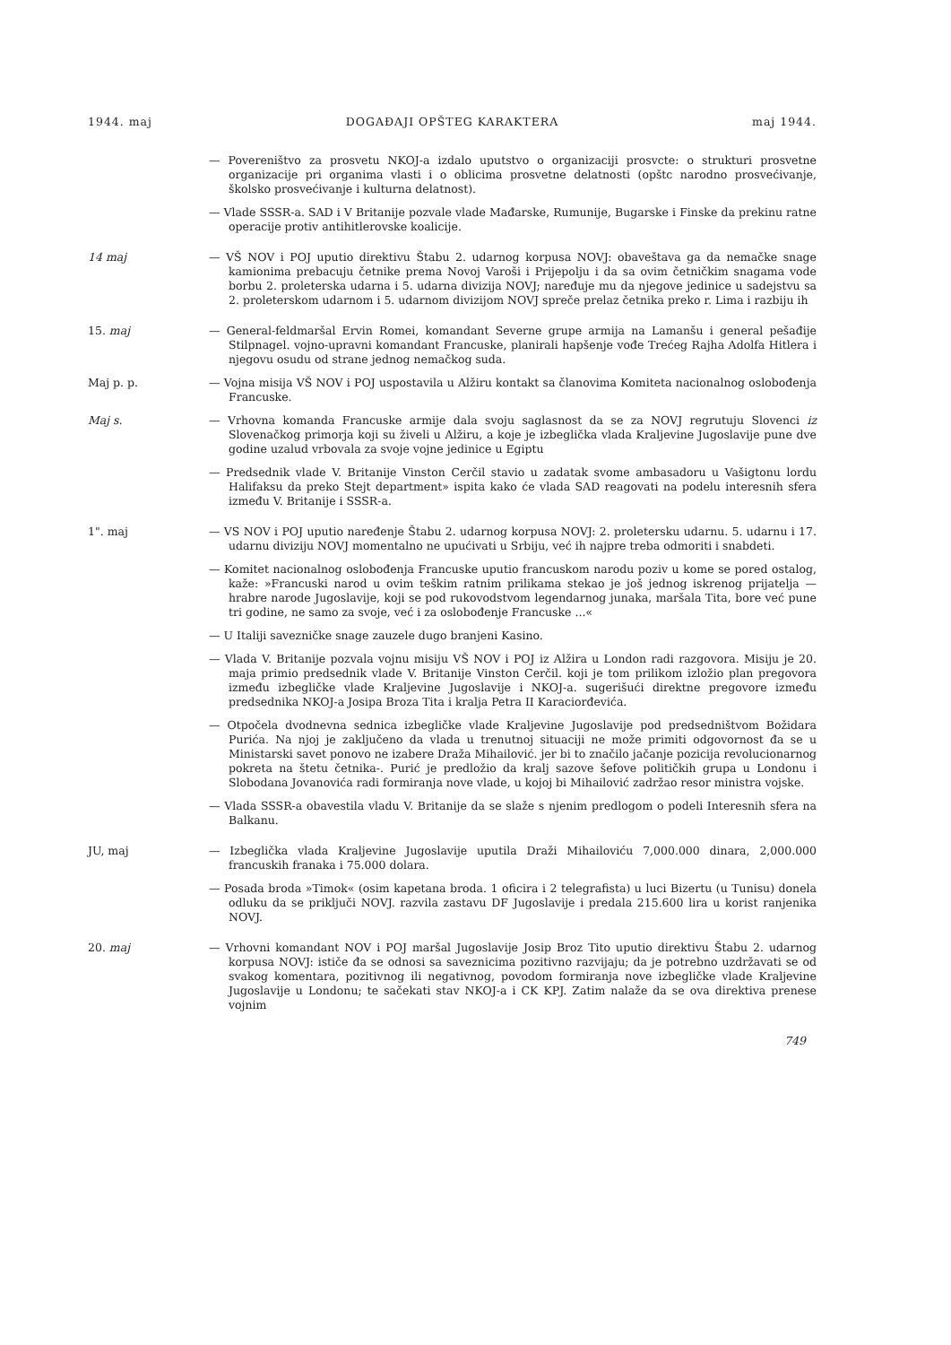1944. maj DOGAĐAJI OPŠTEG KARAKTERA maj 1944.
— Povereništvo za prosvetu NKOJ-a izdalo uputstvo o organizaciji prosvcte: o strukturi prosvetne organizacije pri organima vlasti i o oblicima prosvetne delatnosti (opštc narodno prosvećivanje, školsko prosvećivanje i kulturna delatnost).
— Vlade SSSR-a. SAD i V Britanije pozvale vlade Mađarske, Rumunije, Bugarske i Finske da prekinu ratne operacije protiv antihitlerovske koalicije.
14 maj — VŠ NOV i POJ uputio direktivu Štabu 2. udarnog korpusa NOVJ: obaveštava ga da nemačke snage kamionima prebacuju četnike prema Novoj Varoši i Prijepolju i da sa ovim četničkim snagama vode borbu 2. proleterska udarna i 5. udarna divizija NOVJ; naređuje mu da njegove jedinice u sadejstvu sa 2. proleterskom udarnom i 5. udarnom divizijom NOVJ spreče prelaz četnika preko r. Lima i razbiju ih
15. maj — General-feldmaršal Ervin Romei, komandant Severne grupe armija na Lamanšu i general pešađije Stilpnagel. vojno-upravni komandant Francuske, planirali hapšenje vođe Trećeg Rajha Adolfa Hitlera i njegovu osudu od strane jednog nemačkog suda.
Maj p. p. — Vojna misija VŠ NOV i POJ uspostavila u Alžiru kontakt sa članovima Komiteta nacionalnog oslobođenja Francuske.
Maj s. — Vrhovna komanda Francuske armije dala svoju saglasnost da se za NOVJ regrutuju Slovenci iz Slovenačkog primorja koji su živeli u Alžiru, a koje je izbeglička vlada Kraljevine Jugoslavije pune dve godine uzalud vrbovala za svoje vojne jedinice u Egiptu
— Predsednik vlade V. Britanije Vinston Cerčil stavio u zadatak svome ambasadoru u Vašigtonu lordu Halifaksu da preko Stejt department» ispita kako će vlada SAD reagovati na podelu interesnih sfera između V. Britanije i SSSR-a.
1". maj — VS NOV i POJ uputio naređenje Štabu 2. udarnog korpusa NOVJ: 2. proletersku udarnu. 5. udarnu i 17. udarnu diviziju NOVJ momentalno ne upućivati u Srbiju, već ih najpre treba odmoriti i snabdeti.
— Komitet nacionalnog oslobođenja Francuske uputio francuskom narodu poziv u kome se pored ostalog, kaže: »Francuski narod u ovim teškim ratnim prilikama stekao je još jednog iskrenog prijatelja — hrabre narode Jugoslavije, koji se pod rukovodstvom legendarnog junaka, maršala Tita, bore već pune tri godine, ne samo za svoje, već i za oslobođenje Francuske ...«
— U Italiji savezničke snage zauzele dugo branjeni Kasino.
— Vlada V. Britanije pozvala vojnu misiju VŠ NOV i POJ iz Alžira u London radi razgovora. Misiju je 20. maja primio predsednik vlade V. Britanije Vinston Cerčil. koji je tom prilikom izložio plan pregovora između izbegličke vlade Kraljevine Jugoslavije i NKOJ-a. sugerišući direktne pregovore između predsednika NKOJ-a Josipa Broza Tita i kralja Petra II Karaciorđevića.
— Otpočela dvodnevna sednica izbegličke vlade Kraljevine Jugoslavije pod predsedništvom Božidara Purića. Na njoj je zaključeno da vlada u trenutnoj situaciji ne može primiti odgovornost đa se u Ministarski savet ponovo ne izabere Draža Mihailović. jer bi to značilo jačanje pozicija revolucionarnog pokreta na štetu četnika-. Purić je predložio da kralj sazove šefove političkih grupa u Londonu i Slobodana Jovanovića radi formiranja nove vlade, u kojoj bi Mihailović zadržao resor ministra vojske.
— Vlada SSSR-a obavestila vladu V. Britanije da se slaže s njenim predlogom o podeli Interesnih sfera na Balkanu.
JU, maj — Izbeglička vlada Kraljevine Jugoslavije uputila Draži Mihailoviću 7,000.000 dinara, 2,000.000 francuskih franaka i 75.000 dolara.
— Posada broda »Timok« (osim kapetana broda. 1 oficira i 2 telegrafista) u luci Bizertu (u Tunisu) donela odluku da se priključi NOVJ. razvila zastavu DF Jugoslavije i predala 215.600 lira u korist ranjenika NOVJ.
20. maj — Vrhovni komandant NOV i POJ maršal Jugoslavije Josip Broz Tito uputio direktivu Štabu 2. udarnog korpusa NOVJ: ističe đa se odnosi sa saveznicima pozitivno razvijaju; da je potrebno uzdržavati se od svakog komentara, pozitivnog ili negativnog, povodom formiranja nove izbegličke vlade Kraljevine Jugoslavije u Londonu; te sačekati stav NKOJ-a i CK KPJ. Zatim nalaže da se ova direktiva prenese vojnim
749